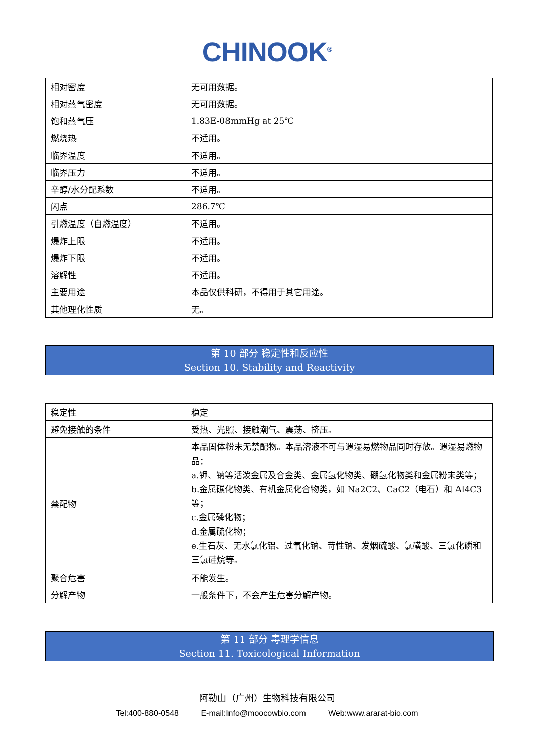CHINOOK<sup>®</sup>
| 相对密度 | 无可用数据。 |
| 相对蒸气密度 | 无可用数据。 |
| 饱和蒸气压 | 1.83E-08mmHg at 25℃ |
| 燃烧热 | 不适用。 |
| 临界温度 | 不适用。 |
| 临界压力 | 不适用。 |
| 辛醇/水分配系数 | 不适用。 |
| 闪点 | 286.7℃ |
| 引燃温度（自燃温度） | 不适用。 |
| 爆炸上限 | 不适用。 |
| 爆炸下限 | 不适用。 |
| 溶解性 | 不适用。 |
| 主要用途 | 本品仅供科研，不得用于其它用途。 |
| 其他理化性质 | 无。 |
第 10 部分 稳定性和反应性
Section 10. Stability and Reactivity
| 稳定性 | 稳定 |
| 避免接触的条件 | 受热、光照、接触潮气、震荡、挤压。 |
| 禁配物 | 本品固体粉末无禁配物。本品溶液不可与遇湿易燃物品同时存放。遇湿易燃物品： a.钾、钠等活泼金属及合金类、金属氢化物类、硼氢化物类和金属粉末类等； b.金属碳化物类、有机金属化合物类，如 Na2C2、CaC2（电石）和 Al4C3 等； c.金属磷化物； d.金属硫化物； e.生石灰、无水氯化铝、过氧化钠、苛性钠、发烟硫酸、氯磺酸、三氯化磷和三氯硅烷等。 |
| 聚合危害 | 不能发生。 |
| 分解产物 | 一般条件下，不会产生危害分解产物。 |
第 11 部分 毒理学信息
Section 11. Toxicological Information
阿勒山（广州）生物科技有限公司
Tel:400-880-0548 E-mail:Info@moocowbio.com Web:www.ararat-bio.com